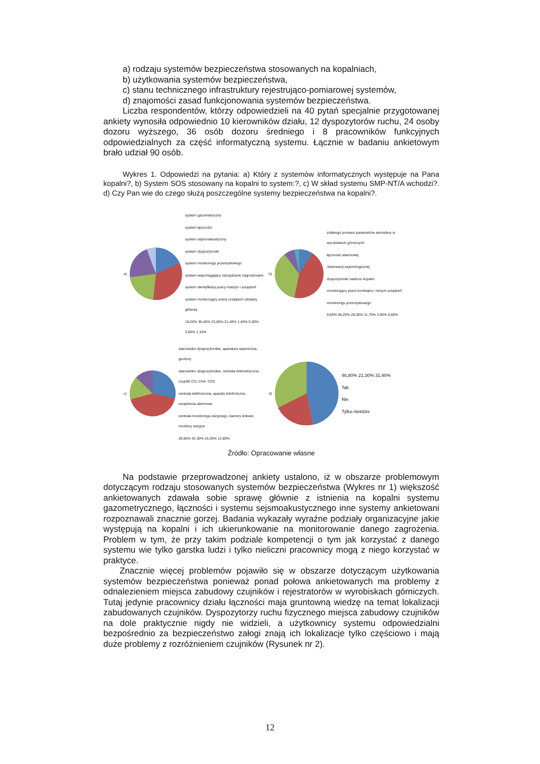a) rodzaju systemów bezpieczeństwa stosowanych na kopalniach,
b) użytkowania systemów bezpieczeństwa,
c) stanu technicznego infrastruktury rejestrująco-pomiarowej systemów,
d) znajomości zasad funkcjonowania systemów bezpieczeństwa.
Liczba respondentów, którzy odpowiedzieli na 40 pytań specjalnie przygotowanej ankiety wynosiła odpowiednio 10 kierowników działu, 12 dyspozytorów ruchu, 24 osoby dozoru wyższego, 36 osób dozoru średniego i 8 pracowników funkcyjnych odpowiedzialnych za część informatyczną systemu. Łącznie w badaniu ankietowym brało udział 90 osób.
Wykres 1. Odpowiedzi na pytania: a) Który z systemów informatycznych występuje na Pana kopalni?, b) System SOS stosowany na kopalni to system:?, c) W skład systemu SMP-NT/A wchodzi?. d) Czy Pan wie do czego służą poszczególne systemy bezpieczeństwa na kopalni?.
a)
system gazometryczny
system łączności
system sejsmoakustyczny
system dyspozytorski
system monitoringu przemysłowego
system wspomagający zarządzanie zagrożeniami
system identyfikacji pracy maszyn i urządzeń
system monitorujący pracę urządzeń odstawy głównej
18,20% 30,40% 23,60% 21,40% 1,40% 0,30% 3,60% 1,10%
b)
zdalnego pomiaru parametrów atmosfery w wyrobiskach górniczych
łączności alarmowej
obserwacji sejsmologicznej
dyspozytorski nadzoru kopalni
monitorujący prace kombajnu i innych urządzeń
monitoringu przemysłowego
9,60% 46,20% 28,30% 11,70% 3,60% 0,60%
c)
stanowisko dyspozytorskie, aparatura sejsmiczna, geofony
stanowisko dyspozytorskie, centrala telemetryczna, czujniki CO, CH4, CO2
centrala telefoniczna, aparaty telefoniczne, urządzenia alarmowe
centrala monitoringu wizyjnego, kamery dołowe, monitory wizyjne
28,60% 42,30% 16,30% 12,80%
d)
46,80% 21,30% 31,90%
Tak
Nie
Tylko niektóre
Źródło: Opracowanie własne
Na podstawie przeprowadzonej ankiety ustalono, iż w obszarze problemowym dotyczącym rodzaju stosowanych systemów bezpieczeństwa (Wykres nr 1) większość ankietowanych zdawała sobie sprawę głównie z istnienia na kopalni systemu gazometrycznego, łączności i systemu sejsmoakustycznego inne systemy ankietowani rozpoznawali znacznie gorzej. Badania wykazały wyraźne podziały organizacyjne jakie występują na kopalni i ich ukierunkowanie na monitorowanie danego zagrożenia. Problem w tym, że przy takim podziale kompetencji o tym jak korzystać z danego systemu wie tylko garstka ludzi i tylko nieliczni pracownicy mogą z niego korzystać w praktyce.
Znacznie więcej problemów pojawiło się w obszarze dotyczącym użytkowania systemów bezpieczeństwa ponieważ ponad połowa ankietowanych ma problemy z odnalezieniem miejsca zabudowy czujników i rejestratorów w wyrobiskach górniczych. Tutaj jedynie pracownicy działu łączności maja gruntowną wiedzę na temat lokalizacji zabudowanych czujników. Dyspozytorzy ruchu fizycznego miejsca zabudowy czujników na dole praktycznie nigdy nie widzieli, a użytkownicy systemu odpowiedzialni bezpośrednio za bezpieczeństwo załogi znają ich lokalizacje tylko częściowo i mają duże problemy z rozróżnieniem czujników (Rysunek nr 2).
12